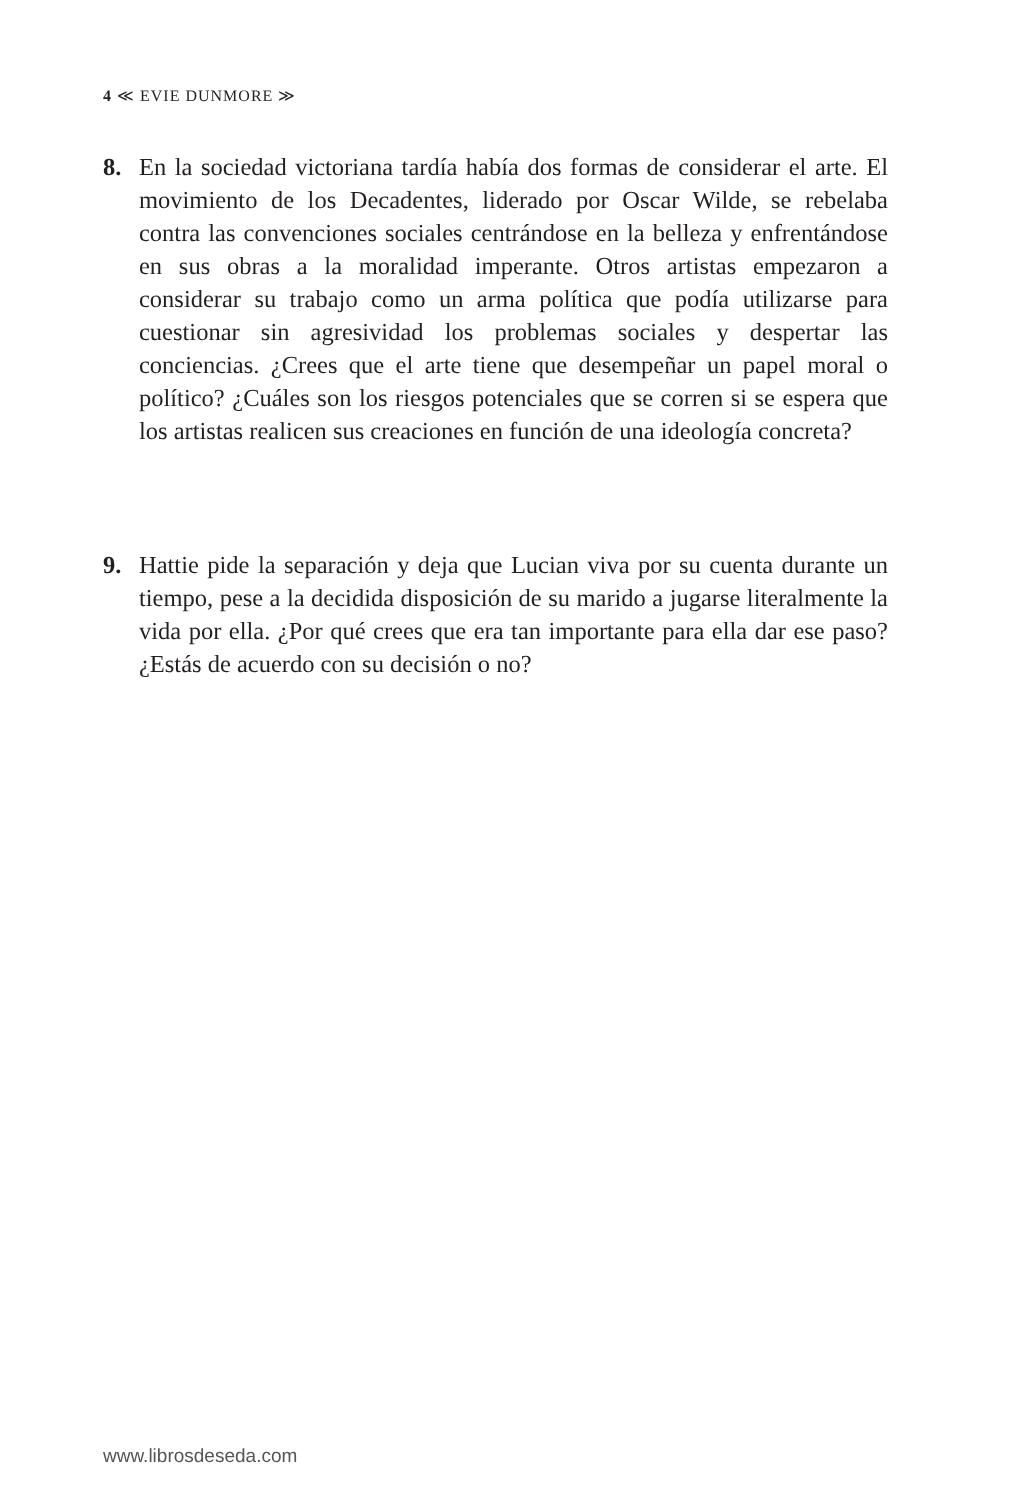4 ≪ EVIE DUNMORE ≫
8. En la sociedad victoriana tardía había dos formas de considerar el arte. El movimiento de los Decadentes, liderado por Oscar Wilde, se rebelaba contra las convenciones sociales centrándose en la belleza y enfrentándose en sus obras a la moralidad imperante. Otros artistas empezaron a considerar su trabajo como un arma política que podía utilizarse para cuestionar sin agresividad los problemas sociales y despertar las conciencias. ¿Crees que el arte tiene que desempeñar un papel moral o político? ¿Cuáles son los riesgos potenciales que se corren si se espera que los artistas realicen sus creaciones en función de una ideología concreta?
9. Hattie pide la separación y deja que Lucian viva por su cuenta durante un tiempo, pese a la decidida disposición de su marido a jugarse literalmente la vida por ella. ¿Por qué crees que era tan importante para ella dar ese paso? ¿Estás de acuerdo con su decisión o no?
www.librosdeseda.com